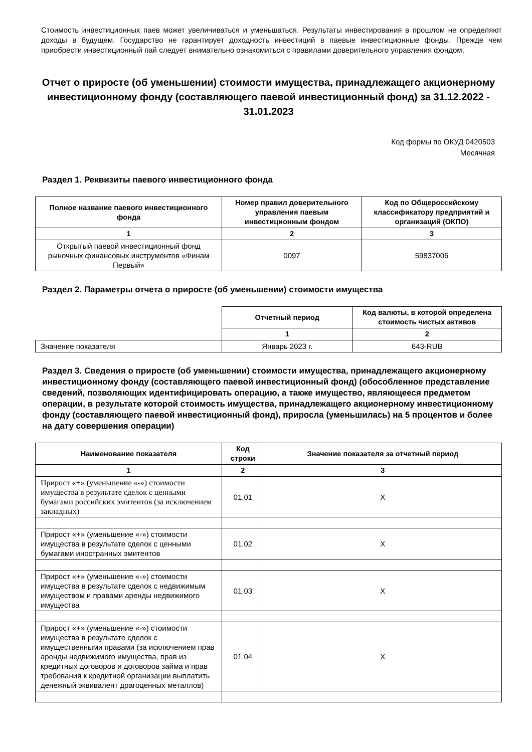Стоимость инвестиционных паев может увеличиваться и уменьшаться. Результаты инвестирования в прошлом не определяют доходы в будущем. Государство не гарантирует доходность инвестиций в паевые инвестиционные фонды. Прежде чем приобрести инвестиционный пай следует внимательно ознакомиться с правилами доверительного управления фондом.
Отчет о приросте (об уменьшении) стоимости имущества, принадлежащего акционерному инвестиционному фонду (составляющего паевой инвестиционный фонд) за 31.12.2022 - 31.01.2023
Код формы по ОКУД 0420503
Месячная
Раздел 1. Реквизиты паевого инвестиционного фонда
| Полное название паевого инвестиционного фонда | Номер правил доверительного управления паевым инвестиционным фондом | Код по Общероссийскому классификатору предприятий и организаций (ОКПО) |
| --- | --- | --- |
| 1 | 2 | 3 |
| Открытый паевой инвестиционный фонд рыночных финансовых инструментов «Финам Первый» | 0097 | 59837006 |
Раздел 2. Параметры отчета о приросте (об уменьшении) стоимости имущества
| | Отчетный период | Код валюты, в которой определена стоимость чистых активов |
| | 1 | 2 |
| Значение показателя | Январь 2023 г. | 643-RUB |
Раздел 3. Сведения о приросте (об уменьшении) стоимости имущества, принадлежащего акционерному инвестиционному фонду (составляющего паевой инвестиционный фонд) (обособленное представление сведений, позволяющих идентифицировать операцию, а также имущество, являющееся предметом операции, в результате которой стоимость имущества, принадлежащего акционерному инвестиционному фонду (составляющего паевой инвестиционный фонд), приросла (уменьшилась) на 5 процентов и более на дату совершения операции)
| Наименование показателя | Код строки | Значение показателя за отчетный период |
| --- | --- | --- |
| 1 | 2 | 3 |
| Прирост «+» (уменьшение «-») стоимости имущества в результате сделок с ценными бумагами российских эмитентов (за исключением закладных) | 01.01 | X |
| Прирост «+» (уменьшение «-») стоимости имущества в результате сделок с ценными бумагами иностранных эмитентов | 01.02 | X |
| Прирост «+» (уменьшение «-») стоимости имущества в результате сделок с недвижимым имуществом и правами аренды недвижимого имущества | 01.03 | X |
| Прирост «+» (уменьшение «-») стоимости имущества в результате сделок с имущественными правами (за исключением прав аренды недвижимого имущества, прав из кредитных договоров и договоров займа и прав требования к кредитной организации выплатить денежный эквивалент драгоценных металлов) | 01.04 | X |